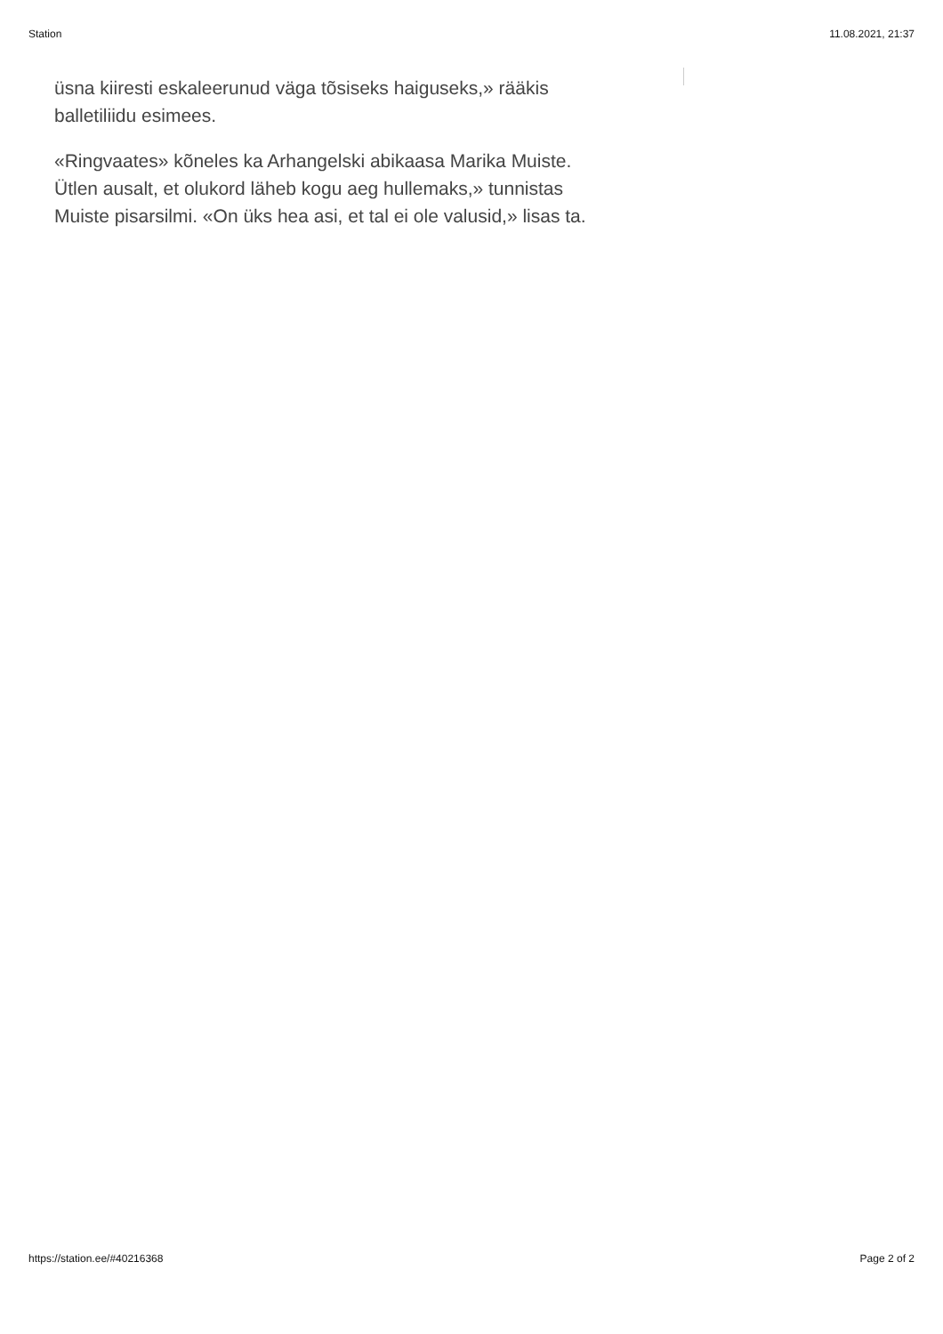Station 11.08.2021, 21:37
üsna kiiresti eskaleerunud väga tõsiseks haiguseks,» rääkis balletiliidu esimees.
«Ringvaates» kõneles ka Arhangelski abikaasa Marika Muiste. Ütlen ausalt, et olukord läheb kogu aeg hullemaks,» tunnistas Muiste pisarsilmi. «On üks hea asi, et tal ei ole valusid,» lisas ta.
https://station.ee/#40216368 Page 2 of 2